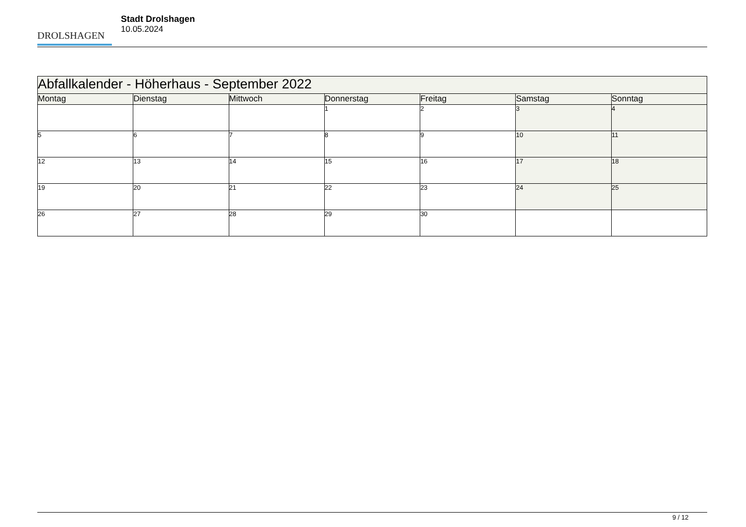DROLSHAGEN
Stadt Drolshagen
10.05.2024
| Abfallkalender - Höherhaus - September 2022 | | | | | | |
| Montag | Dienstag | Mittwoch | Donnerstag | Freitag | Samstag | Sonntag |
| | | | 1 | 2 | 3 | 4 |
| 5 | 6 | 7 | 8 | 9 | 10 | 11 |
| 12 | 13 | 14 | 15 | 16 | 17 | 18 |
| 19 | 20 | 21 | 22 | 23 | 24 | 25 |
| 26 | 27 | 28 | 29 | 30 | | |
9 / 12